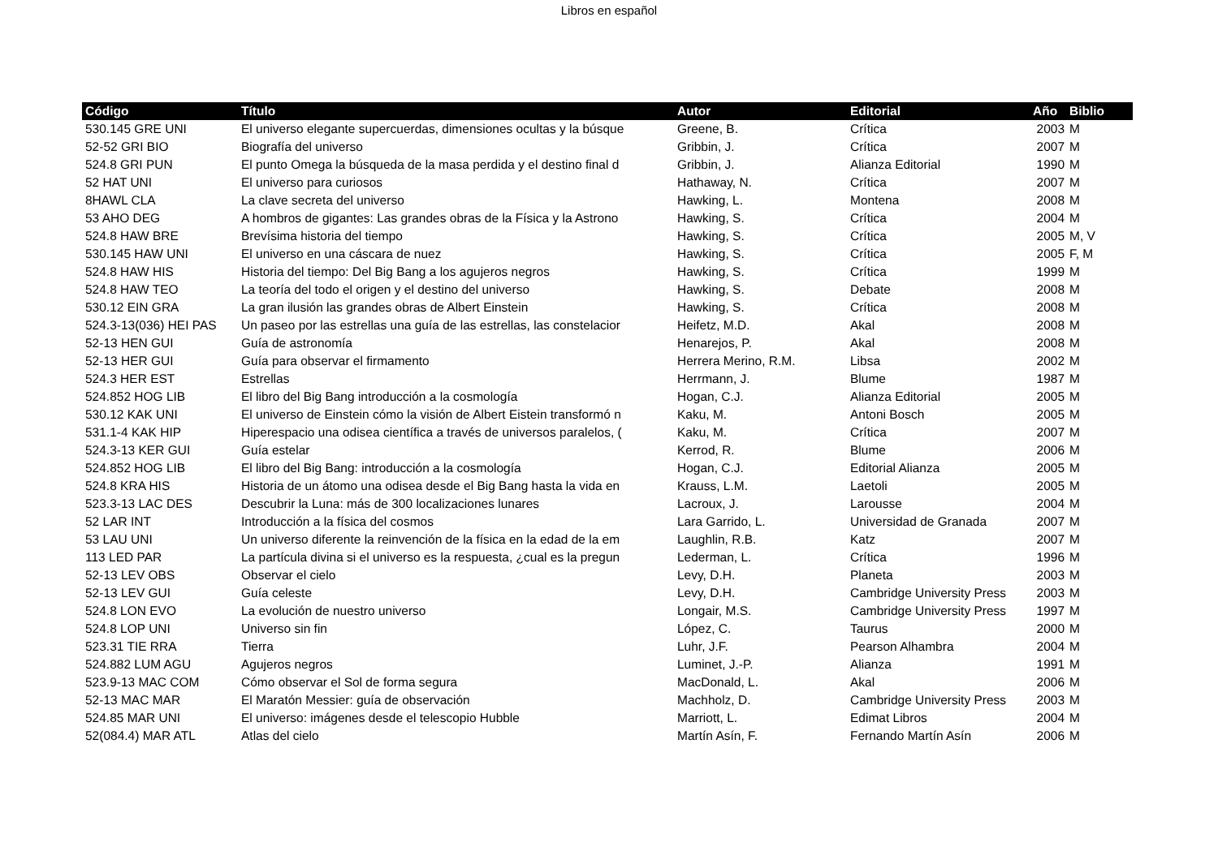Libros en español
| Código | Título | Autor | Editorial | Año | Biblio |
| --- | --- | --- | --- | --- | --- |
| 530.145 GRE UNI | El universo elegante supercuerdas, dimensiones ocultas y la búsque | Greene, B. | Crítica | 2003 | M |
| 52-52 GRI BIO | Biografía del universo | Gribbin, J. | Crítica | 2007 | M |
| 524.8 GRI PUN | El punto Omega la búsqueda de la masa perdida y el destino final d | Gribbin, J. | Alianza Editorial | 1990 | M |
| 52 HAT UNI | El universo para curiosos | Hathaway, N. | Crítica | 2007 | M |
| 8HAWL CLA | La clave secreta del universo | Hawking, L. | Montena | 2008 | M |
| 53 AHO DEG | A hombros de gigantes: Las grandes obras de la Física y la Astrono | Hawking, S. | Crítica | 2004 | M |
| 524.8 HAW BRE | Brevísima historia del tiempo | Hawking, S. | Crítica | 2005 | M, V |
| 530.145 HAW UNI | El universo en una cáscara de nuez | Hawking, S. | Crítica | 2005 | F, M |
| 524.8 HAW HIS | Historia del tiempo: Del Big Bang a los agujeros negros | Hawking, S. | Crítica | 1999 | M |
| 524.8 HAW TEO | La teoría del todo el origen y el destino del universo | Hawking, S. | Debate | 2008 | M |
| 530.12 EIN GRA | La gran ilusión las grandes obras de Albert Einstein | Hawking, S. | Crítica | 2008 | M |
| 524.3-13(036) HEI PAS | Un paseo por las estrellas una guía de las estrellas, las constelacior | Heifetz, M.D. | Akal | 2008 | M |
| 52-13 HEN GUI | Guía de astronomía | Henarejos, P. | Akal | 2008 | M |
| 52-13 HER GUI | Guía para observar el firmamento | Herrera Merino, R.M. | Libsa | 2002 | M |
| 524.3 HER EST | Estrellas | Herrmann, J. | Blume | 1987 | M |
| 524.852 HOG LIB | El libro del Big Bang introducción a la cosmología | Hogan, C.J. | Alianza Editorial | 2005 | M |
| 530.12 KAK UNI | El universo de Einstein cómo la visión de Albert Eistein transformó n | Kaku, M. | Antoni Bosch | 2005 | M |
| 531.1-4 KAK HIP | Hiperespacio una odisea científica a través de universos paralelos, ( | Kaku, M. | Crítica | 2007 | M |
| 524.3-13 KER GUI | Guía estelar | Kerrod, R. | Blume | 2006 | M |
| 524.852 HOG LIB | El libro del Big Bang: introducción a la cosmología | Hogan, C.J. | Editorial Alianza | 2005 | M |
| 524.8 KRA HIS | Historia de un átomo una odisea desde el Big Bang hasta la vida en | Krauss, L.M. | Laetoli | 2005 | M |
| 523.3-13 LAC DES | Descubrir la Luna: más de 300 localizaciones lunares | Lacroux, J. | Larousse | 2004 | M |
| 52 LAR INT | Introducción a la física del cosmos | Lara Garrido, L. | Universidad de Granada | 2007 | M |
| 53 LAU UNI | Un universo diferente la reinvención de la física en la edad de la em | Laughlin, R.B. | Katz | 2007 | M |
| 113 LED PAR | La partícula divina si el universo es la respuesta, ¿cual es la pregun | Lederman, L. | Crítica | 1996 | M |
| 52-13 LEV OBS | Observar el cielo | Levy, D.H. | Planeta | 2003 | M |
| 52-13 LEV GUI | Guía celeste | Levy, D.H. | Cambridge University Press | 2003 | M |
| 524.8 LON EVO | La evolución de nuestro universo | Longair, M.S. | Cambridge University Press | 1997 | M |
| 524.8 LOP UNI | Universo sin fin | López, C. | Taurus | 2000 | M |
| 523.31 TIE RRA | Tierra | Luhr, J.F. | Pearson Alhambra | 2004 | M |
| 524.882 LUM AGU | Agujeros negros | Luminet, J.-P. | Alianza | 1991 | M |
| 523.9-13 MAC COM | Cómo observar el Sol de forma segura | MacDonald, L. | Akal | 2006 | M |
| 52-13 MAC MAR | El Maratón Messier: guía de observación | Machholz, D. | Cambridge University Press | 2003 | M |
| 524.85 MAR UNI | El universo: imágenes desde el telescopio Hubble | Marriott, L. | Edimat Libros | 2004 | M |
| 52(084.4) MAR ATL | Atlas del cielo | Martín Asín, F. | Fernando Martín Asín | 2006 | M |